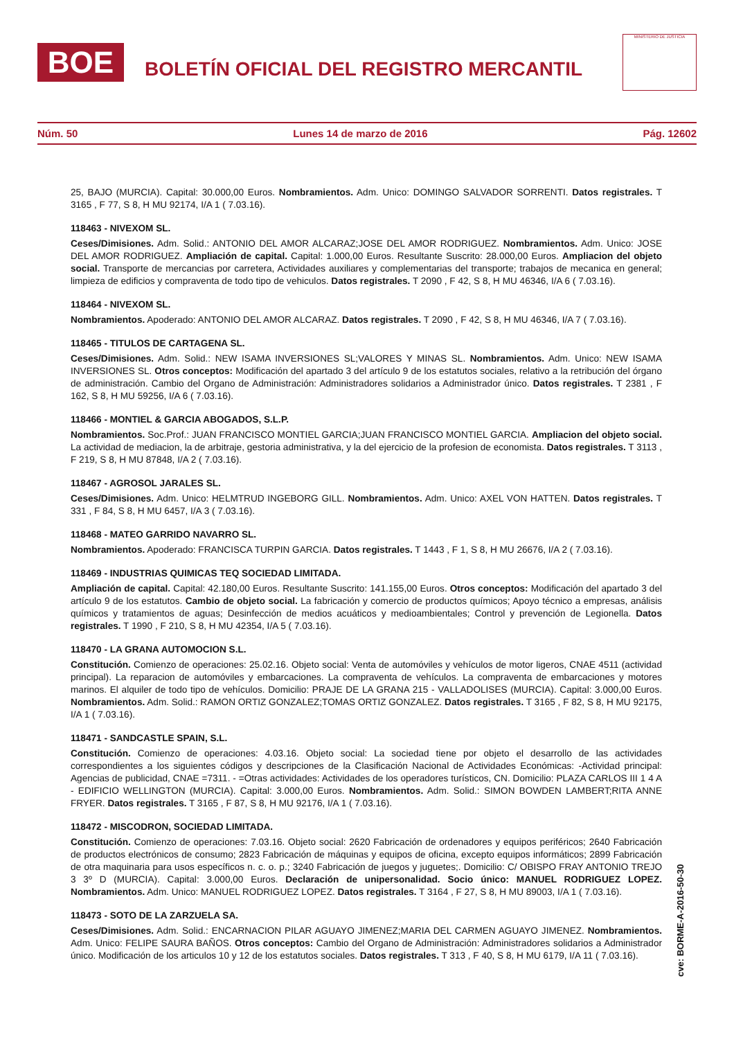BOE
BOLETÍN OFICIAL DEL REGISTRO MERCANTIL
MINISTERIO DE JUSTICIA
Núm. 50 Lunes 14 de marzo de 2016 Pág. 12602
25, BAJO (MURCIA). Capital: 30.000,00 Euros. Nombramientos. Adm. Unico: DOMINGO SALVADOR SORRENTI. Datos registrales. T 3165 , F 77, S 8, H MU 92174, I/A 1 ( 7.03.16).
118463 - NIVEXOM SL.
Ceses/Dimisiones. Adm. Solid.: ANTONIO DEL AMOR ALCARAZ;JOSE DEL AMOR RODRIGUEZ. Nombramientos. Adm. Unico: JOSE DEL AMOR RODRIGUEZ. Ampliación de capital. Capital: 1.000,00 Euros. Resultante Suscrito: 28.000,00 Euros. Ampliacion del objeto social. Transporte de mercancias por carretera, Actividades auxiliares y complementarias del transporte; trabajos de mecanica en general; limpieza de edificios y compraventa de todo tipo de vehiculos. Datos registrales. T 2090 , F 42, S 8, H MU 46346, I/A 6 ( 7.03.16).
118464 - NIVEXOM SL.
Nombramientos. Apoderado: ANTONIO DEL AMOR ALCARAZ. Datos registrales. T 2090 , F 42, S 8, H MU 46346, I/A 7 ( 7.03.16).
118465 - TITULOS DE CARTAGENA SL.
Ceses/Dimisiones. Adm. Solid.: NEW ISAMA INVERSIONES SL;VALORES Y MINAS SL. Nombramientos. Adm. Unico: NEW ISAMA INVERSIONES SL. Otros conceptos: Modificación del apartado 3 del artículo 9 de los estatutos sociales, relativo a la retribución del órgano de administración. Cambio del Organo de Administración: Administradores solidarios a Administrador único. Datos registrales. T 2381 , F 162, S 8, H MU 59256, I/A 6 ( 7.03.16).
118466 - MONTIEL & GARCIA ABOGADOS, S.L.P.
Nombramientos. Soc.Prof.: JUAN FRANCISCO MONTIEL GARCIA;JUAN FRANCISCO MONTIEL GARCIA. Ampliacion del objeto social. La actividad de mediacion, la de arbitraje, gestoria administrativa, y la del ejercicio de la profesion de economista. Datos registrales. T 3113 , F 219, S 8, H MU 87848, I/A 2 ( 7.03.16).
118467 - AGROSOL JARALES SL.
Ceses/Dimisiones. Adm. Unico: HELMTRUD INGEBORG GILL. Nombramientos. Adm. Unico: AXEL VON HATTEN. Datos registrales. T 331 , F 84, S 8, H MU 6457, I/A 3 ( 7.03.16).
118468 - MATEO GARRIDO NAVARRO SL.
Nombramientos. Apoderado: FRANCISCA TURPIN GARCIA. Datos registrales. T 1443 , F 1, S 8, H MU 26676, I/A 2 ( 7.03.16).
118469 - INDUSTRIAS QUIMICAS TEQ SOCIEDAD LIMITADA.
Ampliación de capital. Capital: 42.180,00 Euros. Resultante Suscrito: 141.155,00 Euros. Otros conceptos: Modificación del apartado 3 del artículo 9 de los estatutos. Cambio de objeto social. La fabricación y comercio de productos químicos; Apoyo técnico a empresas, análisis químicos y tratamientos de aguas; Desinfección de medios acuáticos y medioambientales; Control y prevención de Legionella. Datos registrales. T 1990 , F 210, S 8, H MU 42354, I/A 5 ( 7.03.16).
118470 - LA GRANA AUTOMOCION S.L.
Constitución. Comienzo de operaciones: 25.02.16. Objeto social: Venta de automóviles y vehículos de motor ligeros, CNAE 4511 (actividad principal). La reparacion de automóviles y embarcaciones. La compraventa de vehículos. La compraventa de embarcaciones y motores marinos. El alquiler de todo tipo de vehículos. Domicilio: PRAJE DE LA GRANA 215 - VALLADOLISES (MURCIA). Capital: 3.000,00 Euros. Nombramientos. Adm. Solid.: RAMON ORTIZ GONZALEZ;TOMAS ORTIZ GONZALEZ. Datos registrales. T 3165 , F 82, S 8, H MU 92175, I/A 1 ( 7.03.16).
118471 - SANDCASTLE SPAIN, S.L.
Constitución. Comienzo de operaciones: 4.03.16. Objeto social: La sociedad tiene por objeto el desarrollo de las actividades correspondientes a los siguientes códigos y descripciones de la Clasificación Nacional de Actividades Económicas: -Actividad principal: Agencias de publicidad, CNAE =7311. - =Otras actividades: Actividades de los operadores turísticos, CN. Domicilio: PLAZA CARLOS III 1 4 A - EDIFICIO WELLINGTON (MURCIA). Capital: 3.000,00 Euros. Nombramientos. Adm. Solid.: SIMON BOWDEN LAMBERT;RITA ANNE FRYER. Datos registrales. T 3165 , F 87, S 8, H MU 92176, I/A 1 ( 7.03.16).
118472 - MISCODRON, SOCIEDAD LIMITADA.
Constitución. Comienzo de operaciones: 7.03.16. Objeto social: 2620 Fabricación de ordenadores y equipos periféricos; 2640 Fabricación de productos electrónicos de consumo; 2823 Fabricación de máquinas y equipos de oficina, excepto equipos informáticos; 2899 Fabricación de otra maquinaria para usos específicos n. c. o. p.; 3240 Fabricación de juegos y juguetes;. Domicilio: C/ OBISPO FRAY ANTONIO TREJO 3 3º D (MURCIA). Capital: 3.000,00 Euros. Declaración de unipersonalidad. Socio único: MANUEL RODRIGUEZ LOPEZ. Nombramientos. Adm. Unico: MANUEL RODRIGUEZ LOPEZ. Datos registrales. T 3164 , F 27, S 8, H MU 89003, I/A 1 ( 7.03.16).
118473 - SOTO DE LA ZARZUELA SA.
Ceses/Dimisiones. Adm. Solid.: ENCARNACION PILAR AGUAYO JIMENEZ;MARIA DEL CARMEN AGUAYO JIMENEZ. Nombramientos. Adm. Unico: FELIPE SAURA BAÑOS. Otros conceptos: Cambio del Organo de Administración: Administradores solidarios a Administrador único. Modificación de los articulos 10 y 12 de los estatutos sociales. Datos registrales. T 313 , F 40, S 8, H MU 6179, I/A 11 ( 7.03.16).
cve: BORME-A-2016-50-30